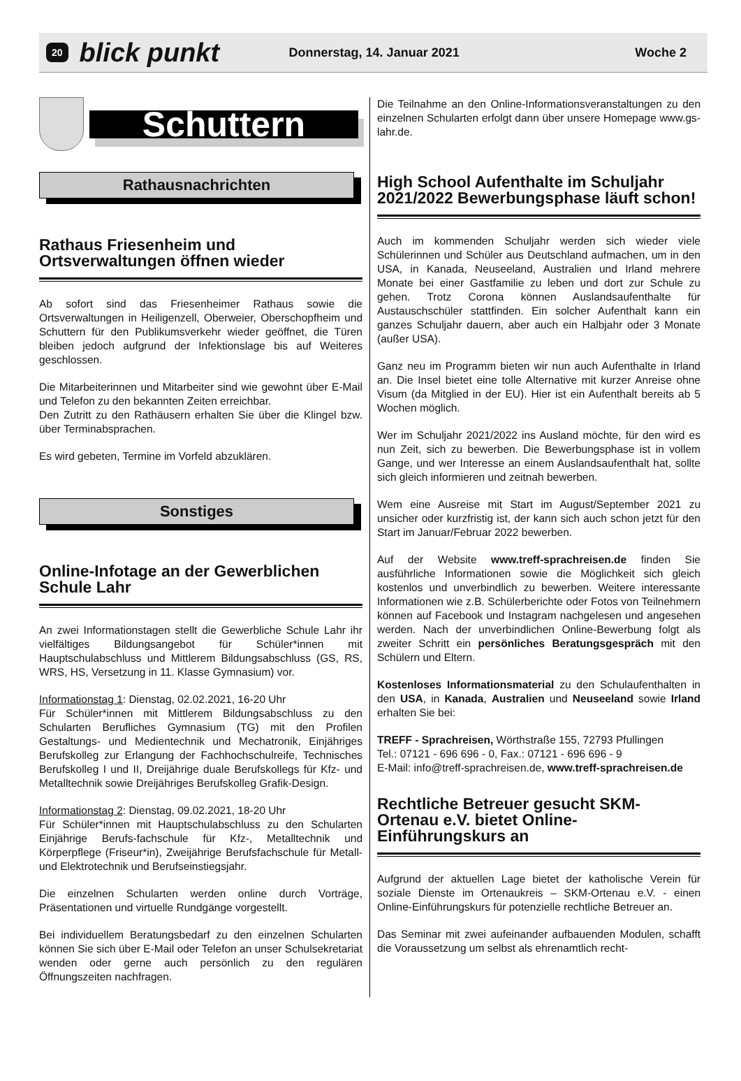20 blick punkt Donnerstag, 14. Januar 2021 Woche 2
Schuttern
Rathausnachrichten
Rathaus Friesenheim und Ortsverwaltungen öffnen wieder
Ab sofort sind das Friesenheimer Rathaus sowie die Ortsverwaltungen in Heiligenzell, Oberweier, Oberschopfheim und Schuttern für den Publikumsverkehr wieder geöffnet, die Türen bleiben jedoch aufgrund der Infektionslage bis auf Weiteres geschlossen.
Die Mitarbeiterinnen und Mitarbeiter sind wie gewohnt über E-Mail und Telefon zu den bekannten Zeiten erreichbar.
Den Zutritt zu den Rathäusern erhalten Sie über die Klingel bzw. über Terminabsprachen.
Es wird gebeten, Termine im Vorfeld abzuklären.
Sonstiges
Online-Infotage an der Gewerblichen Schule Lahr
An zwei Informationstagen stellt die Gewerbliche Schule Lahr ihr vielfältiges Bildungsangebot für Schüler*innen mit Hauptschulabschluss und Mittlerem Bildungsabschluss (GS, RS, WRS, HS, Versetzung in 11. Klasse Gymnasium) vor.
Informationstag 1: Dienstag, 02.02.2021, 16-20 Uhr
Für Schüler*innen mit Mittlerem Bildungsabschluss zu den Schularten Berufliches Gymnasium (TG) mit den Profilen Gestaltungs- und Medientechnik und Mechatronik, Einjähriges Berufskolleg zur Erlangung der Fachhochschulreife, Technisches Berufskolleg I und II, Dreijährige duale Berufskollegs für Kfz- und Metalltechnik sowie Dreijähriges Berufskolleg Grafik-Design.
Informationstag 2: Dienstag, 09.02.2021, 18-20 Uhr
Für Schüler*innen mit Hauptschulabschluss zu den Schularten Einjährige Berufs-fachschule für Kfz-, Metalltechnik und Körperpflege (Friseur*in), Zweijährige Berufsfachschule für Metall- und Elektrotechnik und Berufseinstiegsjahr.
Die einzelnen Schularten werden online durch Vorträge, Präsentationen und virtuelle Rundgänge vorgestellt.
Bei individuellem Beratungsbedarf zu den einzelnen Schularten können Sie sich über E-Mail oder Telefon an unser Schulsekretariat wenden oder gerne auch persönlich zu den regulären Öffnungszeiten nachfragen.
Die Teilnahme an den Online-Informationsveranstaltungen zu den einzelnen Schularten erfolgt dann über unsere Homepage www.gs-lahr.de.
High School Aufenthalte im Schuljahr 2021/2022 Bewerbungsphase läuft schon!
Auch im kommenden Schuljahr werden sich wieder viele Schülerinnen und Schüler aus Deutschland aufmachen, um in den USA, in Kanada, Neuseeland, Australien und Irland mehrere Monate bei einer Gastfamilie zu leben und dort zur Schule zu gehen. Trotz Corona können Auslandsaufenthalte für Austauschschüler stattfinden. Ein solcher Aufenthalt kann ein ganzes Schuljahr dauern, aber auch ein Halbjahr oder 3 Monate (außer USA).
Ganz neu im Programm bieten wir nun auch Aufenthalte in Irland an. Die Insel bietet eine tolle Alternative mit kurzer Anreise ohne Visum (da Mitglied in der EU). Hier ist ein Aufenthalt bereits ab 5 Wochen möglich.
Wer im Schuljahr 2021/2022 ins Ausland möchte, für den wird es nun Zeit, sich zu bewerben. Die Bewerbungsphase ist in vollem Gange, und wer Interesse an einem Auslandsaufenthalt hat, sollte sich gleich informieren und zeitnah bewerben.
Wem eine Ausreise mit Start im August/September 2021 zu unsicher oder kurzfristig ist, der kann sich auch schon jetzt für den Start im Januar/Februar 2022 bewerben.
Auf der Website www.treff-sprachreisen.de finden Sie ausführliche Informationen sowie die Möglichkeit sich gleich kostenlos und unverbindlich zu bewerben. Weitere interessante Informationen wie z.B. Schülerberichte oder Fotos von Teilnehmern können auf Facebook und Instagram nachgelesen und angesehen werden. Nach der unverbindlichen Online-Bewerbung folgt als zweiter Schritt ein persönliches Beratungsgespräch mit den Schülern und Eltern.
Kostenloses Informationsmaterial zu den Schulaufenthalten in den USA, in Kanada, Australien und Neuseeland sowie Irland erhalten Sie bei:
TREFF - Sprachreisen, Wörthstraße 155, 72793 Pfullingen
Tel.: 07121 - 696 696 - 0, Fax.: 07121 - 696 696 - 9
E-Mail: info@treff-sprachreisen.de, www.treff-sprachreisen.de
Rechtliche Betreuer gesucht SKM-Ortenau e.V. bietet Online-Einführungskurs an
Aufgrund der aktuellen Lage bietet der katholische Verein für soziale Dienste im Ortenaukreis – SKM-Ortenau e.V. - einen Online-Einführungskurs für potenzielle rechtliche Betreuer an.
Das Seminar mit zwei aufeinander aufbauenden Modulen, schafft die Voraussetzung um selbst als ehrenamtlich recht-